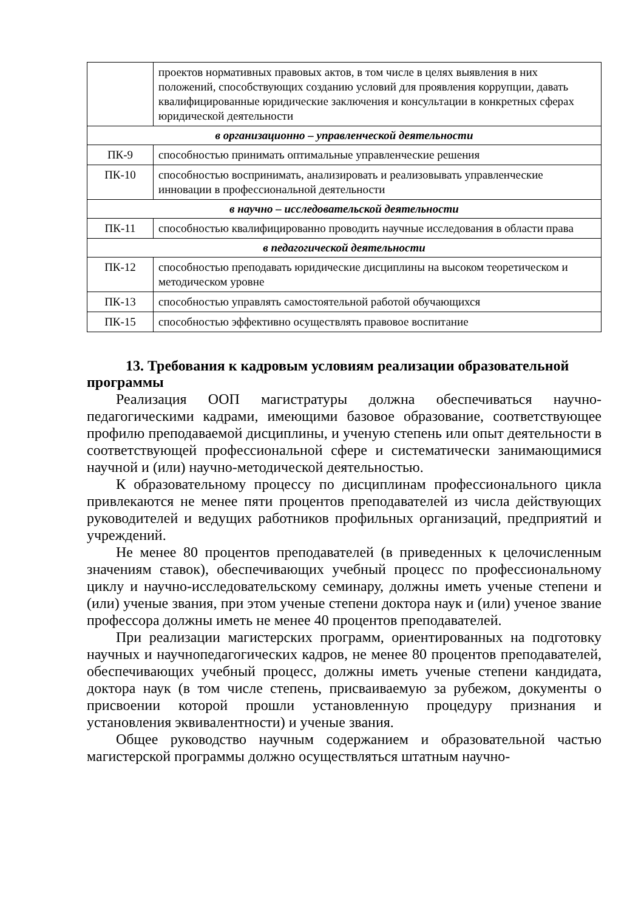| | проектов нормативных правовых актов, в том числе в целях выявления в них положений, способствующих созданию условий для проявления коррупции, давать квалифицированные юридические заключения и консультации в конкретных сферах юридической деятельности |
| в организационно – управленческой деятельности | |
| ПК-9 | способностью принимать оптимальные управленческие решения |
| ПК-10 | способностью воспринимать, анализировать и реализовывать управленческие инновации в профессиональной деятельности |
| в научно – исследовательской деятельности | |
| ПК-11 | способностью квалифицированно проводить научные исследования в области права |
| в педагогической деятельности | |
| ПК-12 | способностью преподавать юридические дисциплины на высоком теоретическом и методическом уровне |
| ПК-13 | способностью управлять самостоятельной работой обучающихся |
| ПК-15 | способностью эффективно осуществлять правовое воспитание |
13. Требования к кадровым условиям реализации образовательной программы
Реализация ООП магистратуры должна обеспечиваться научно-педагогическими кадрами, имеющими базовое образование, соответствующее профилю преподаваемой дисциплины, и ученую степень или опыт деятельности в соответствующей профессиональной сфере и систематически занимающимися научной и (или) научно-методической деятельностью.
К образовательному процессу по дисциплинам профессионального цикла привлекаются не менее пяти процентов преподавателей из числа действующих руководителей и ведущих работников профильных организаций, предприятий и учреждений.
Не менее 80 процентов преподавателей (в приведенных к целочисленным значениям ставок), обеспечивающих учебный процесс по профессиональному циклу и научно-исследовательскому семинару, должны иметь ученые степени и (или) ученые звания, при этом ученые степени доктора наук и (или) ученое звание профессора должны иметь не менее 40 процентов преподавателей.
При реализации магистерских программ, ориентированных на подготовку научных и научнопедагогических кадров, не менее 80 процентов преподавателей, обеспечивающих учебный процесс, должны иметь ученые степени кандидата, доктора наук (в том числе степень, присваиваемую за рубежом, документы о присвоении которой прошли установленную процедуру признания и установления эквивалентности) и ученые звания.
Общее руководство научным содержанием и образовательной частью магистерской программы должно осуществляться штатным научно-